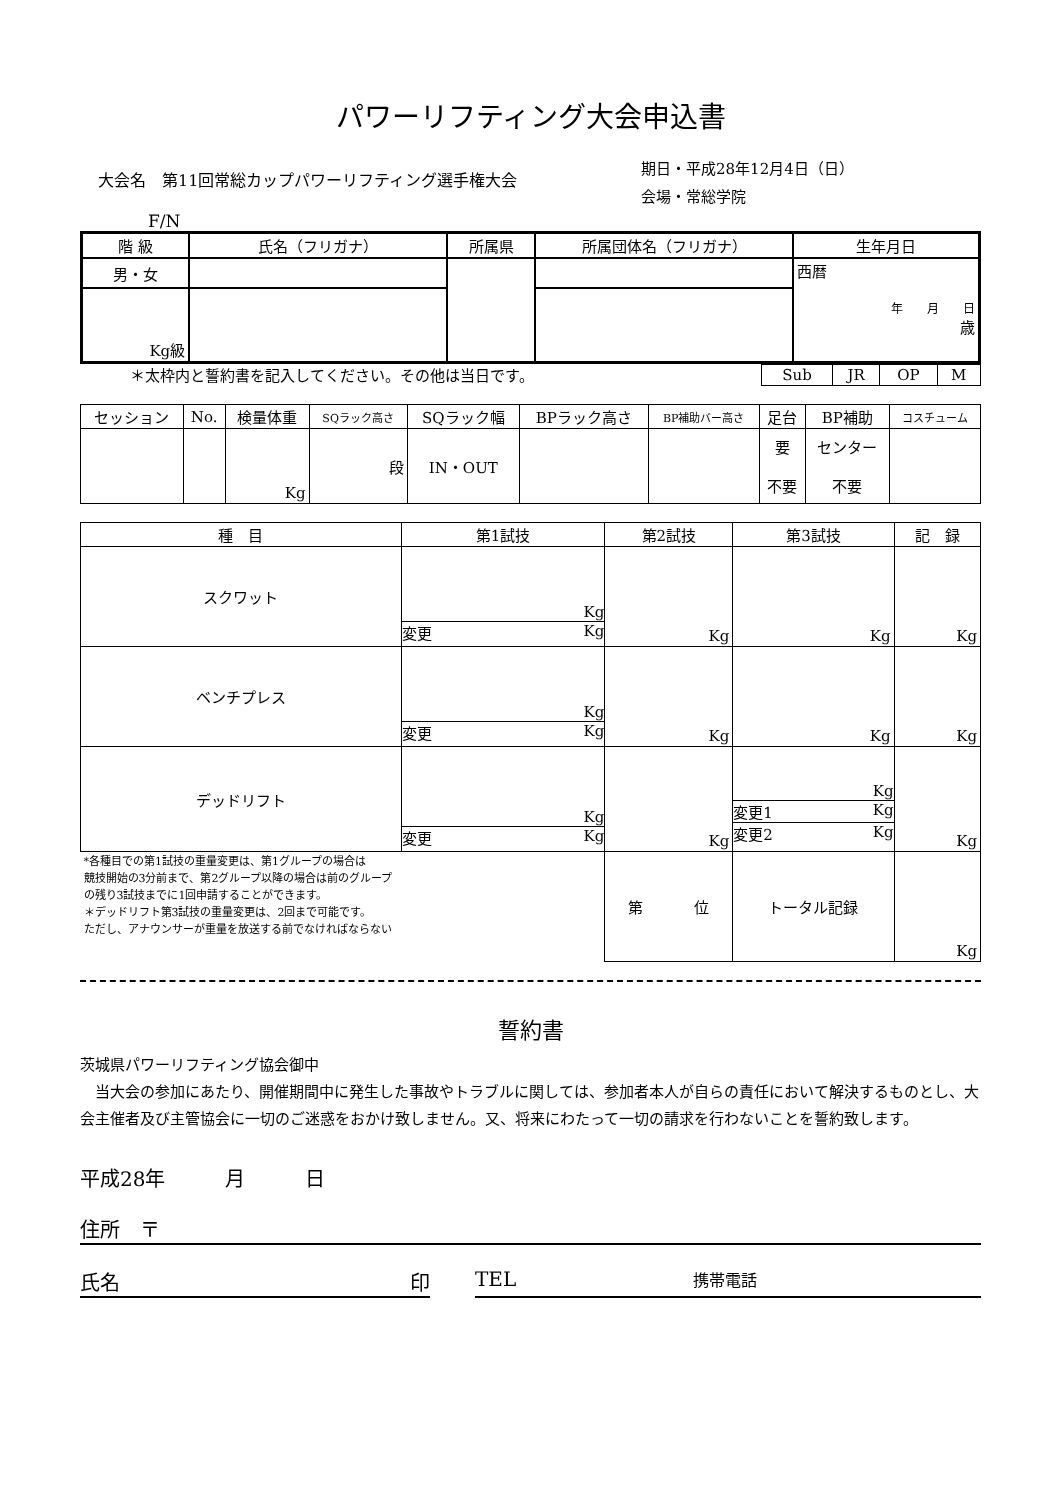パワーリフティング大会申込書
大会名　第11回常総カップパワーリフティング選手権大会
期日・平成28年12月4日（日）
会場・常総学院
F/N
| 階 級 | 氏名（フリガナ） | 所属県 | 所属団体名（フリガナ） | 生年月日 |
| --- | --- | --- | --- | --- |
| 男・女 | | | | 西暦 年 月 日 歳 |
| Kg級 | | | | |
＊太枠内と誓約書を記入してください。その他は当日です。
| Sub | JR | OP | M |
| セッション | No. | 検量体重 | SQラック高さ | SQラック幅 | BPラック高さ | BP補助バー高さ | 足台 | BP補助 | コスチューム |
| | | Kg | 段 | IN・OUT | | | 要 不要 | センター 不要 | |
| 種 目 | 第1試技 | 第2試技 | 第3試技 | 記 録 |
| スクワット | Kg 変更 Kg | Kg | Kg | Kg |
| ベンチプレス | Kg 変更 Kg | Kg | Kg | Kg |
| デッドリフト | Kg 変更 Kg | Kg | Kg 変更1 Kg 変更2 Kg | Kg |
| *各種目での第1試技の重量変更は、第1グループの場合は 競技開始の3分前まで、第2グループ以降の場合は前のグループ の残り3試技までに1回申請することができます。 ＊デッドリフト第3試技の重量変更は、2回まで可能です。 ただし、アナウンサーが重量を放送する前でなければならない | | 第 位 | トータル記録 | Kg |
誓約書
茨城県パワーリフティング協会御中
　当大会の参加にあたり、開催期間中に発生した事故やトラブルに関しては、参加者本人が自らの責任において解決するものとし、大会主催者及び主管協会に一切のご迷惑をおかけ致しません。又、将来にわたって一切の請求を行わないことを誓約致します。
平成28年　　　月　　　日
住所　〒
氏名 印 TEL 携帯電話